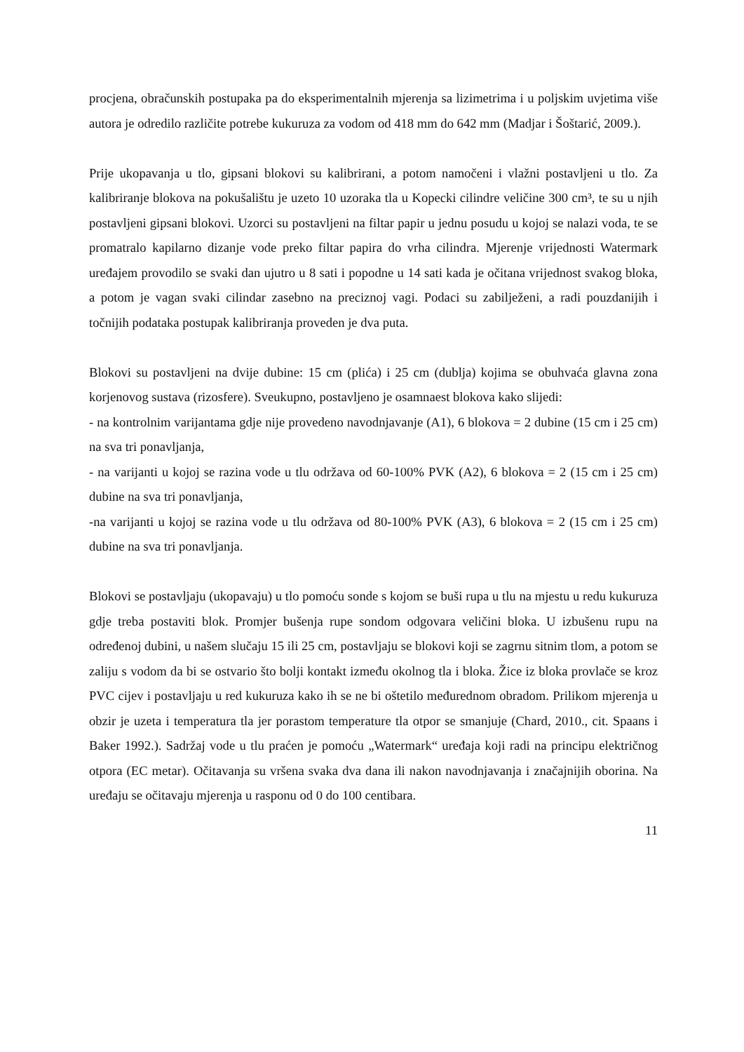procjena, obračunskih postupaka pa do eksperimentalnih mjerenja sa lizimetrima i u poljskim uvjetima više autora je odredilo različite potrebe kukuruza za vodom od 418 mm do 642 mm (Madjar i Šoštarić, 2009.).
Prije ukopavanja u tlo, gipsani blokovi su kalibrirani, a potom namočeni i vlažni postavljeni u tlo. Za kalibriranje blokova na pokušalištu je uzeto 10 uzoraka tla u Kopecki cilindre veličine 300 cm³, te su u njih postavljeni gipsani blokovi. Uzorci su postavljeni na filtar papir u jednu posudu u kojoj se nalazi voda, te se promatralo kapilarno dizanje vode preko filtar papira do vrha cilindra. Mjerenje vrijednosti Watermark uređajem provodilo se svaki dan ujutro u 8 sati i popodne u 14 sati kada je očitana vrijednost svakog bloka, a potom je vagan svaki cilindar zasebno na preciznoj vagi. Podaci su zabilježeni, a radi pouzdanijih i točnijih podataka postupak kalibriranja proveden je dva puta.
Blokovi su postavljeni na dvije dubine: 15 cm (plića) i 25 cm (dublja) kojima se obuhvaća glavna zona korjenovog sustava (rizosfere). Sveukupno, postavljeno je osamnaest blokova kako slijedi:
- na kontrolnim varijantama gdje nije provedeno navodnjavanje (A1), 6 blokova = 2 dubine (15 cm i 25 cm) na sva tri ponavljanja,
- na varijanti u kojoj se razina vode u tlu održava od 60-100% PVK (A2), 6 blokova = 2 (15 cm i 25 cm) dubine na sva tri ponavljanja,
-na varijanti u kojoj se razina vode u tlu održava od 80-100% PVK (A3), 6 blokova = 2 (15 cm i 25 cm) dubine na sva tri ponavljanja.
Blokovi se postavljaju (ukopavaju) u tlo pomoću sonde s kojom se buši rupa u tlu na mjestu u redu kukuruza gdje treba postaviti blok. Promjer bušenja rupe sondom odgovara veličini bloka. U izbušenu rupu na određenoj dubini, u našem slučaju 15 ili 25 cm, postavljaju se blokovi koji se zagrnu sitnim tlom, a potom se zaliju s vodom da bi se ostvario što bolji kontakt između okolnog tla i bloka. Žice iz bloka provlače se kroz PVC cijev i postavljaju u red kukuruza kako ih se ne bi oštetilo međurednom obradom. Prilikom mjerenja u obzir je uzeta i temperatura tla jer porastom temperature tla otpor se smanjuje (Chard, 2010., cit. Spaans i Baker 1992.). Sadržaj vode u tlu praćen je pomoću „Watermark“ uređaja koji radi na principu električnog otpora (EC metar). Očitavanja su vršena svaka dva dana ili nakon navodnjavanja i značajnijih oborina. Na uređaju se očitavaju mjerenja u rasponu od 0 do 100 centibara.
11